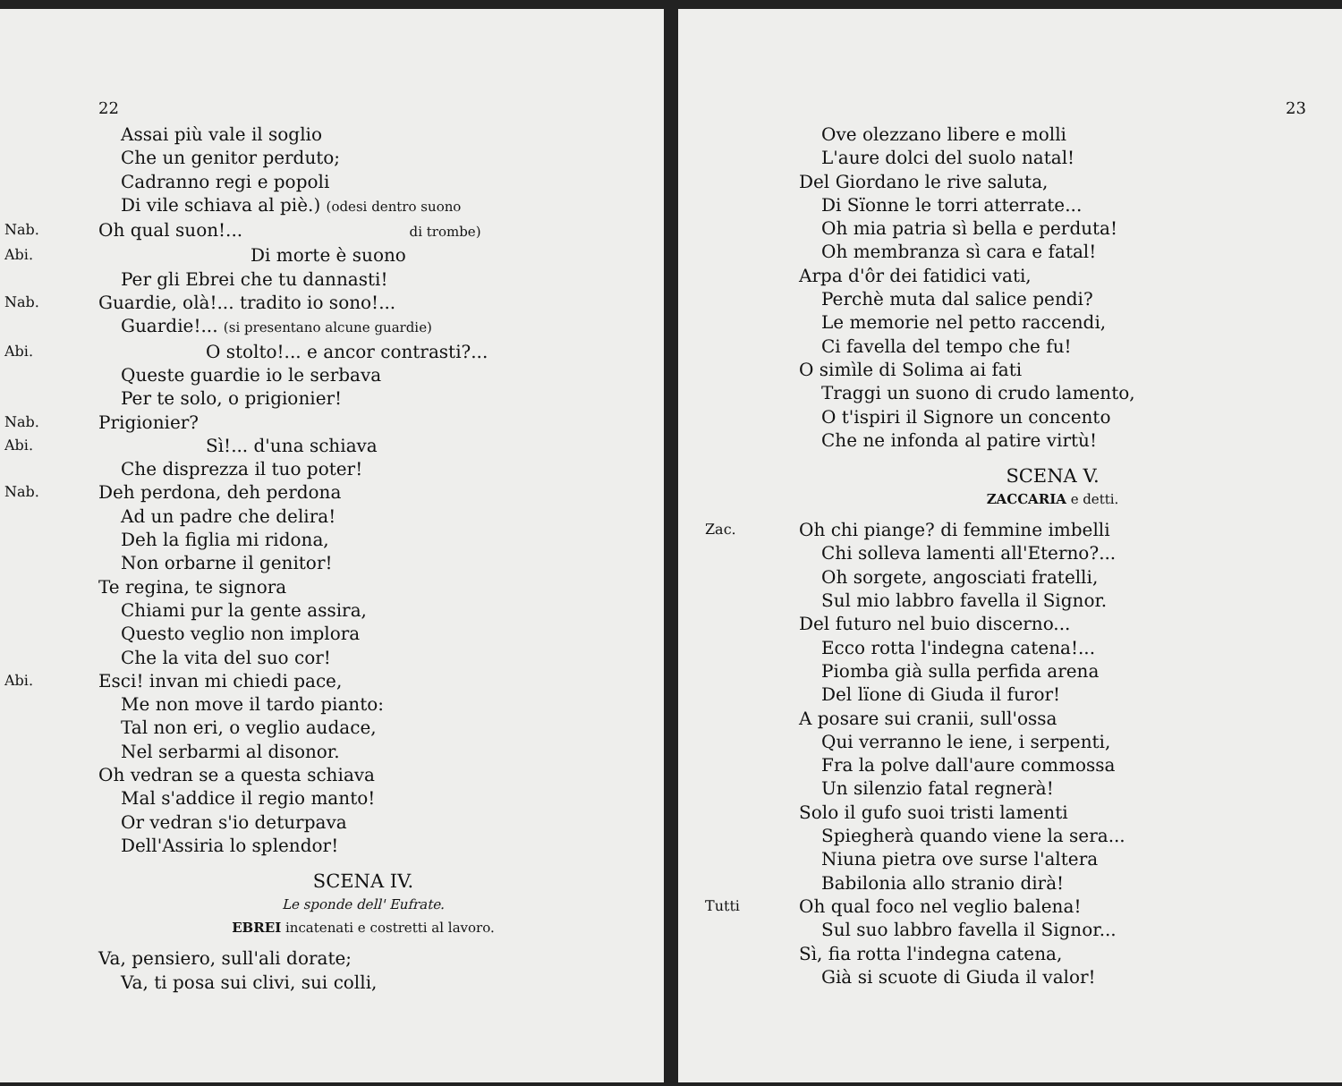22
Assai più vale il soglio
Che un genitor perduto;
Cadranno regi e popoli
Di vile schiava al piè.) (odesi dentro suono
Nab. Oh qual suon!... di trombe)
Abi. Di morte è suono
Per gli Ebrei che tu dannasti!
Nab. Guardie, olà!... tradito io sono!...
Guardie!... (si presentano alcune guardie)
Abi. O stolto!... e ancor contrasti?...
Queste guardie io le serbava
Per te solo, o prigionier!
Nab. Prigionier?
Abi. Sì!... d'una schiava
Che disprezza il tuo poter!
Nab. Deh perdona, deh perdona
Ad un padre che delira!
Deh la figlia mi ridona,
Non orbarne il genitor!
Te regina, te signora
Chiami pur la gente assira,
Questo veglio non implora
Che la vita del suo cor!
Abi. Esci! invan mi chiedi pace,
Me non move il tardo pianto:
Tal non eri, o veglio audace,
Nel serbarmi al disonor.
Oh vedran se a questa schiava
Mal s'addice il regio manto!
Or vedran s'io deturpava
Dell'Assiria lo splendor!
SCENA IV.
Le sponde dell' Eufrate.
EBREI incatenati e costretti al lavoro.
Va, pensiero, sull'ali dorate;
Va, ti posa sui clivi, sui colli,
23
Ove olezzano libere e molli
L'aure dolci del suolo natal!
Del Giordano le rive saluta,
Di Sïonne le torri atterrate...
Oh mia patria sì bella e perduta!
Oh membranza sì cara e fatal!
Arpa d'ôr dei fatidici vati,
Perchè muta dal salice pendi?
Le memorie nel petto raccendi,
Ci favella del tempo che fu!
O simìle di Solima ai fati
Traggi un suono di crudo lamento,
O t'ispiri il Signore un concento
Che ne infonda al patire virtù!
SCENA V.
ZACCARIA e detti.
Zac. Oh chi piange? di femmine imbelli
Chi solleva lamenti all'Eterno?...
Oh sorgete, angosciati fratelli,
Sul mio labbro favella il Signor.
Del futuro nel buio discerno...
Ecco rotta l'indegna catena!...
Piomba già sulla perfida arena
Del lïone di Giuda il furor!
A posare sui cranii, sull'ossa
Qui verranno le iene, i serpenti,
Fra la polve dall'aure commossa
Un silenzio fatal regnerà!
Solo il gufo suoi tristi lamenti
Spiegherà quando viene la sera...
Niuna pietra ove surse l'altera
Babilonia allo stranio dirà!
Tutti Oh qual foco nel veglio balena!
Sul suo labbro favella il Signor...
Sì, fia rotta l'indegna catena,
Già si scuote di Giuda il valor!